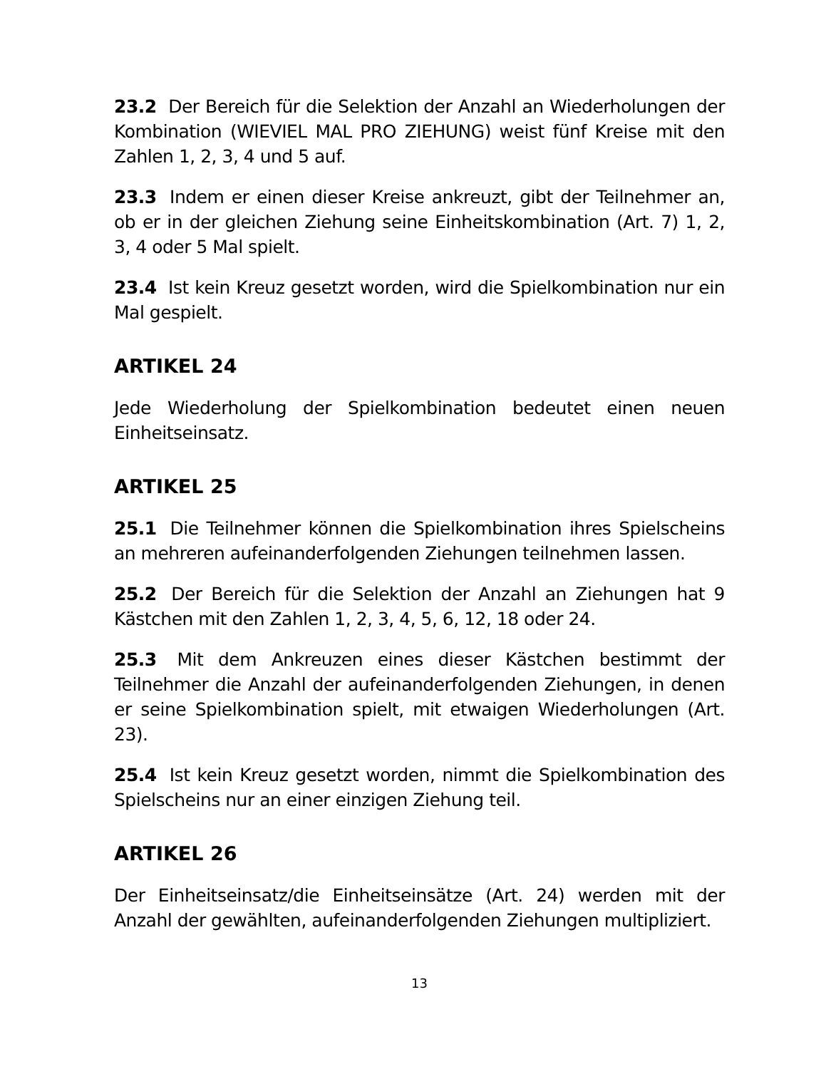23.2 Der Bereich für die Selektion der Anzahl an Wiederholungen der Kombination (WIEVIEL MAL PRO ZIEHUNG) weist fünf Kreise mit den Zahlen 1, 2, 3, 4 und 5 auf.
23.3 Indem er einen dieser Kreise ankreuzt, gibt der Teilnehmer an, ob er in der gleichen Ziehung seine Einheitskombination (Art. 7) 1, 2, 3, 4 oder 5 Mal spielt.
23.4 Ist kein Kreuz gesetzt worden, wird die Spielkombination nur ein Mal gespielt.
ARTIKEL 24
Jede Wiederholung der Spielkombination bedeutet einen neuen Einheitseinsatz.
ARTIKEL 25
25.1 Die Teilnehmer können die Spielkombination ihres Spielscheins an mehreren aufeinanderfolgenden Ziehungen teilnehmen lassen.
25.2 Der Bereich für die Selektion der Anzahl an Ziehungen hat 9 Kästchen mit den Zahlen 1, 2, 3, 4, 5, 6, 12, 18 oder 24.
25.3 Mit dem Ankreuzen eines dieser Kästchen bestimmt der Teilnehmer die Anzahl der aufeinanderfolgenden Ziehungen, in denen er seine Spielkombination spielt, mit etwaigen Wiederholungen (Art. 23).
25.4 Ist kein Kreuz gesetzt worden, nimmt die Spielkombination des Spielscheins nur an einer einzigen Ziehung teil.
ARTIKEL 26
Der Einheitseinsatz/die Einheitseinsätze (Art. 24) werden mit der Anzahl der gewählten, aufeinanderfolgenden Ziehungen multipliziert.
13